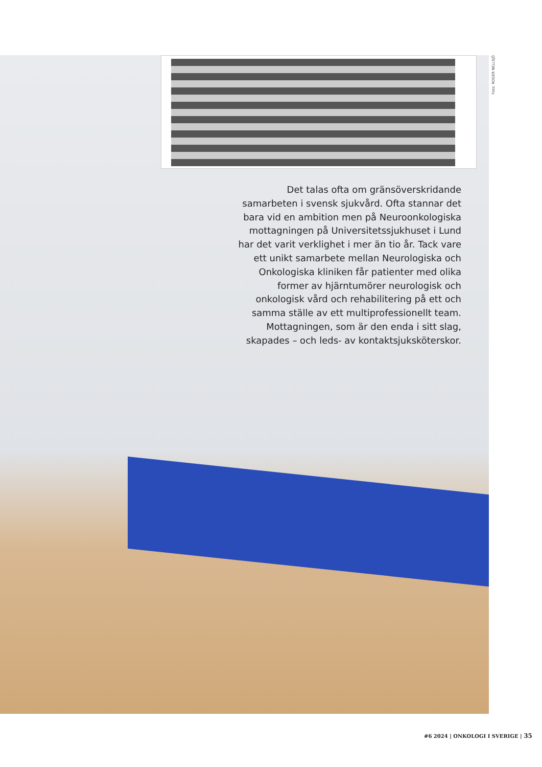Foto: ROGER NELLSJÖ
Det talas ofta om gränsöverskridande samarbeten i svensk sjukvård. Ofta stannar det bara vid en ambition men på Neuroonkologiska mottagningen på Universitetssjukhuset i Lund har det varit verklighet i mer än tio år. Tack vare ett unikt samarbete mellan Neurologiska och Onkologiska kliniken får patienter med olika former av hjärntumörer neurologisk och onkologisk vård och rehabilitering på ett och samma ställe av ett multiprofessionellt team. Mottagningen, som är den enda i sitt slag, skapades – och leds- av kontaktsjuksköterskor.
#6 2024 | ONKOLOGI I SVERIGE | 35